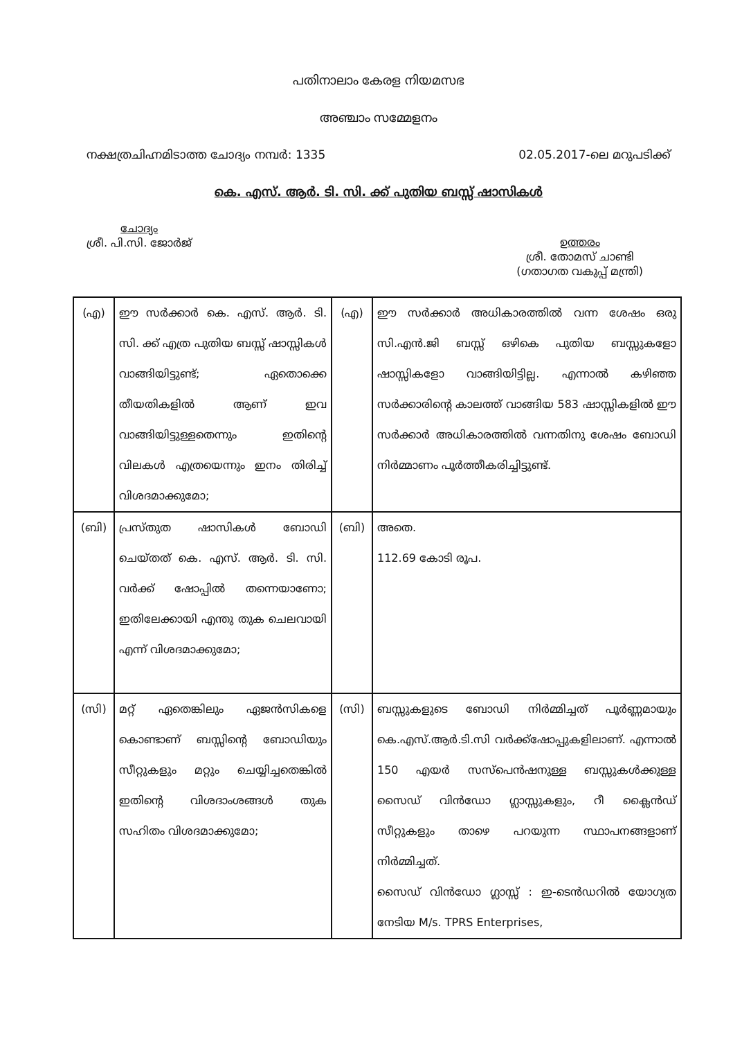പതിനാലാം കേരള നിയമസഭ
അഞ്ചാം സമ്മേളനം
നക്ഷത്രചിഹ്നമിടാത്ത ചോദ്യം നമ്പർ: 1335 02.05.2017-ലെ മറുപടിക്ക്
കെ. എസ്. ആർ. ടി. സി. ക്ക് പുതിയ ബസ്സ് ഷാസികൾ
ചോദ്യം
ശ്രീ. പി.സി. ജോർജ്
ഉത്തരം
ശ്രീ. തോമസ് ചാണ്ടി
(ഗതാഗത വകുപ്പ് മന്ത്രി)
| (എ) | ഈ സർക്കാർ കെ. എസ്. ആർ. ടി. സി. ക്ക് എത്ര പുതിയ ബസ്സ് ഷാസ്സികൾ വാങ്ങിയിട്ടുണ്ട്; ഏതൊക്കെ തീയതികളിൽ ആണ് ഇവ വാങ്ങിയിട്ടുള്ളതെന്നും ഇതിന്റെ വിലകൾ എത്രയെന്നും ഇനം തിരിച്ച് വിശദമാക്കുമോ; | (എ) | ഈ സർക്കാർ അധികാരത്തിൽ വന്ന ശേഷം ഒരു സി.എൻ.ജി ബസ്സ് ഒഴികെ പുതിയ ബസ്സുകളോ ഷാസ്സികളോ വാങ്ങിയിട്ടില്ല. എന്നാൽ കഴിഞ്ഞ സർക്കാരിന്റെ കാലത്ത് വാങ്ങിയ 583 ഷാസ്സികളിൽ ഈ സർക്കാർ അധികാരത്തിൽ വന്നതിനു ശേഷം ബോഡി നിർമ്മാണം പൂർത്തീകരിച്ചിട്ടുണ്ട്. |
| (ബി) | പ്രസ്തുത ഷാസികൾ ബോഡി ചെയ്തത് കെ. എസ്. ആർ. ടി. സി. വർക്ക് ഷോപ്പിൽ തന്നെയാണോ; ഇതിലേക്കായി എന്തു തുക ചെലവായി എന്ന് വിശദമാക്കുമോ; | (ബി) | അതെ. 112.69 കോടി രൂപ. |
| (സി) | മറ്റ് ഏതെങ്കിലും ഏജൻസികളെ കൊണ്ടാണ് ബസ്സിന്റെ ബോഡിയും സീറ്റുകളും മറ്റും ചെയ്യിച്ചതെങ്കിൽ ഇതിന്റെ വിശദാംശങ്ങൾ തുക സഹിതം വിശദമാക്കുമോ; | (സി) | ബസ്സുകളുടെ ബോഡി നിർമ്മിച്ചത് പൂർണ്ണമായും കെ.എസ്.ആർ.ടി.സി വർക്ക്ഷോപ്പുകളിലാണ്. എന്നാൽ 150 എയർ സസ്പെൻഷനുള്ള ബസ്സുകൾക്കുള്ള സൈഡ് വിൻഡോ ഗ്ലാസ്സുകളും, റീ ക്ലൈൻഡ് സീറ്റുകളും താഴെ പറയുന്ന സ്ഥാപനങ്ങളാണ് നിർമ്മിച്ചത്. സൈഡ് വിൻഡോ ഗ്ലാസ്സ് : ഇ-ടെൻഡറിൽ യോഗ്യത നേടിയ M/s. TPRS Enterprises, |